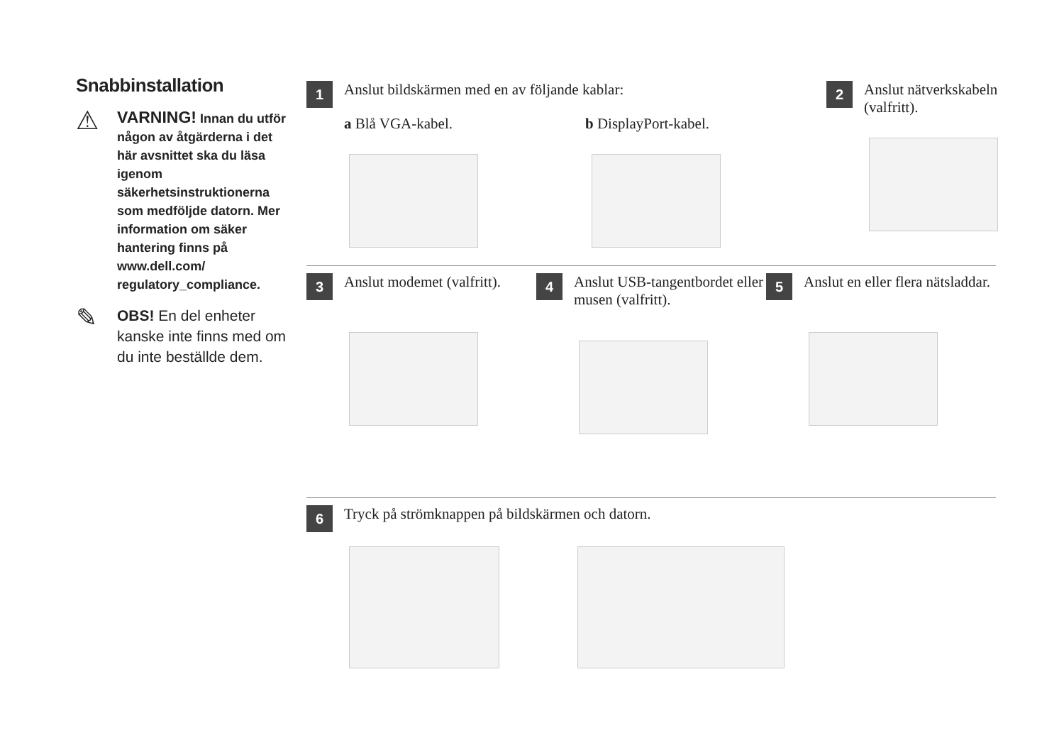Snabbinstallation
⚠
VARNING! Innan du utför någon av åtgärderna i det här avsnittet ska du läsa igenom säkerhetsinstruktionerna som medföljde datorn. Mer information om säker hantering finns på www.dell.com/ regulatory_compliance.
✎
OBS! En del enheter kanske inte finns med om du inte beställde dem.
1
Anslut bildskärmen med en av följande kablar:
a Blå VGA-kabel. b DisplayPort-kabel.
2
Anslut nätverkskabeln (valfritt).
3
Anslut modemet (valfritt).
4
Anslut USB-tangentbordet eller musen (valfritt).
5
Anslut en eller flera nätsladdar.
6
Tryck på strömknappen på bildskärmen och datorn.